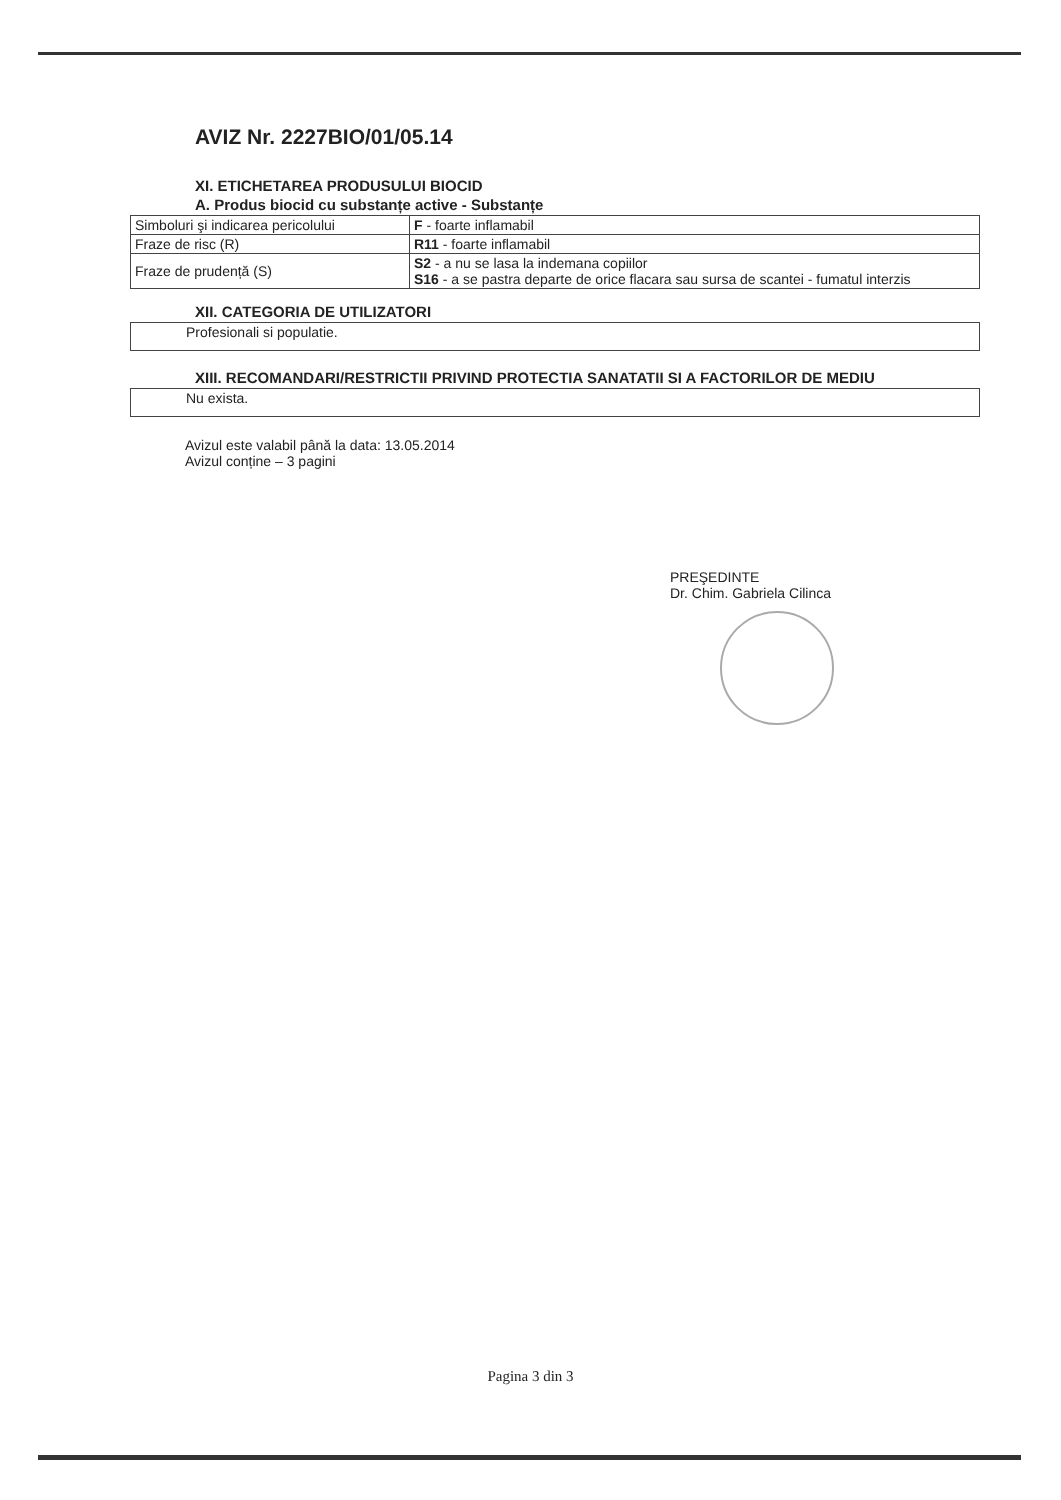AVIZ Nr. 2227BIO/01/05.14
XI. ETICHETAREA PRODUSULUI BIOCID
A. Produs biocid cu substanțe active - Substanțe
| Simboluri şi indicarea pericolului | F - foarte inflamabil |
| Fraze de risc (R) | R11 - foarte inflamabil |
| Fraze de prudență (S) | S2 - a nu se lasa la indemana copiilor S16 - a se pastra departe de orice flacara sau sursa de scantei - fumatul interzis |
XII. CATEGORIA DE UTILIZATORI
Profesionali si populatie.
XIII. RECOMANDARI/RESTRICTII PRIVIND PROTECTIA SANATATII SI A FACTORILOR DE MEDIU
Nu exista.
Avizul este valabil până la data: 13.05.2014
Avizul conține – 3 pagini
PREŞEDINTE
Dr. Chim. Gabriela Cilinca
Pagina 3 din 3